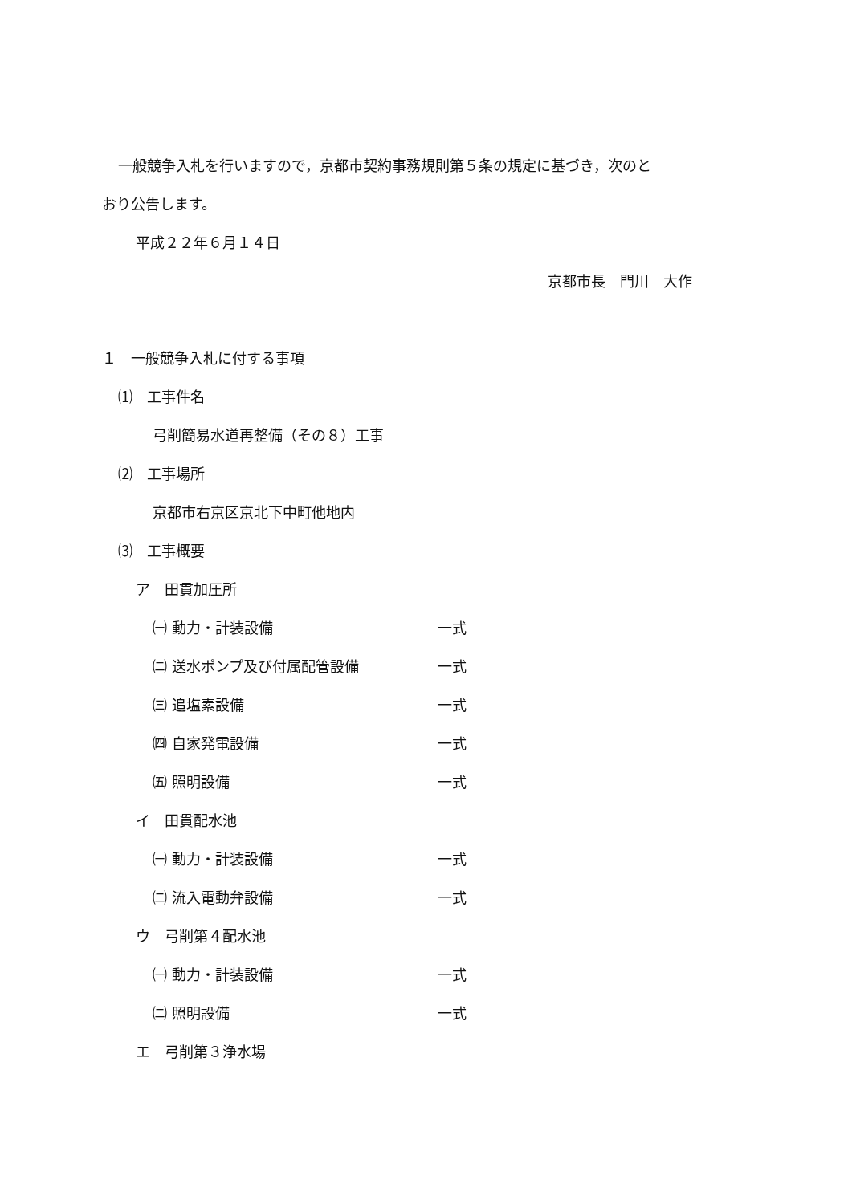一般競争入札を行いますので，京都市契約事務規則第５条の規定に基づき，次のと
おり公告します。
平成２２年６月１４日
京都市長　門川　大作
１　一般競争入札に付する事項
⑴　工事件名
弓削簡易水道再整備（その８）工事
⑵　工事場所
京都市右京区京北下中町他地内
⑶　工事概要
ア　田貫加圧所
㈠ 動力・計装設備 一式
㈡ 送水ポンプ及び付属配管設備 一式
㈢ 追塩素設備 一式
㈣ 自家発電設備 一式
㈤ 照明設備 一式
イ　田貫配水池
㈠ 動力・計装設備 一式
㈡ 流入電動弁設備 一式
ウ　弓削第４配水池
㈠ 動力・計装設備 一式
㈡ 照明設備 一式
エ　弓削第３浄水場